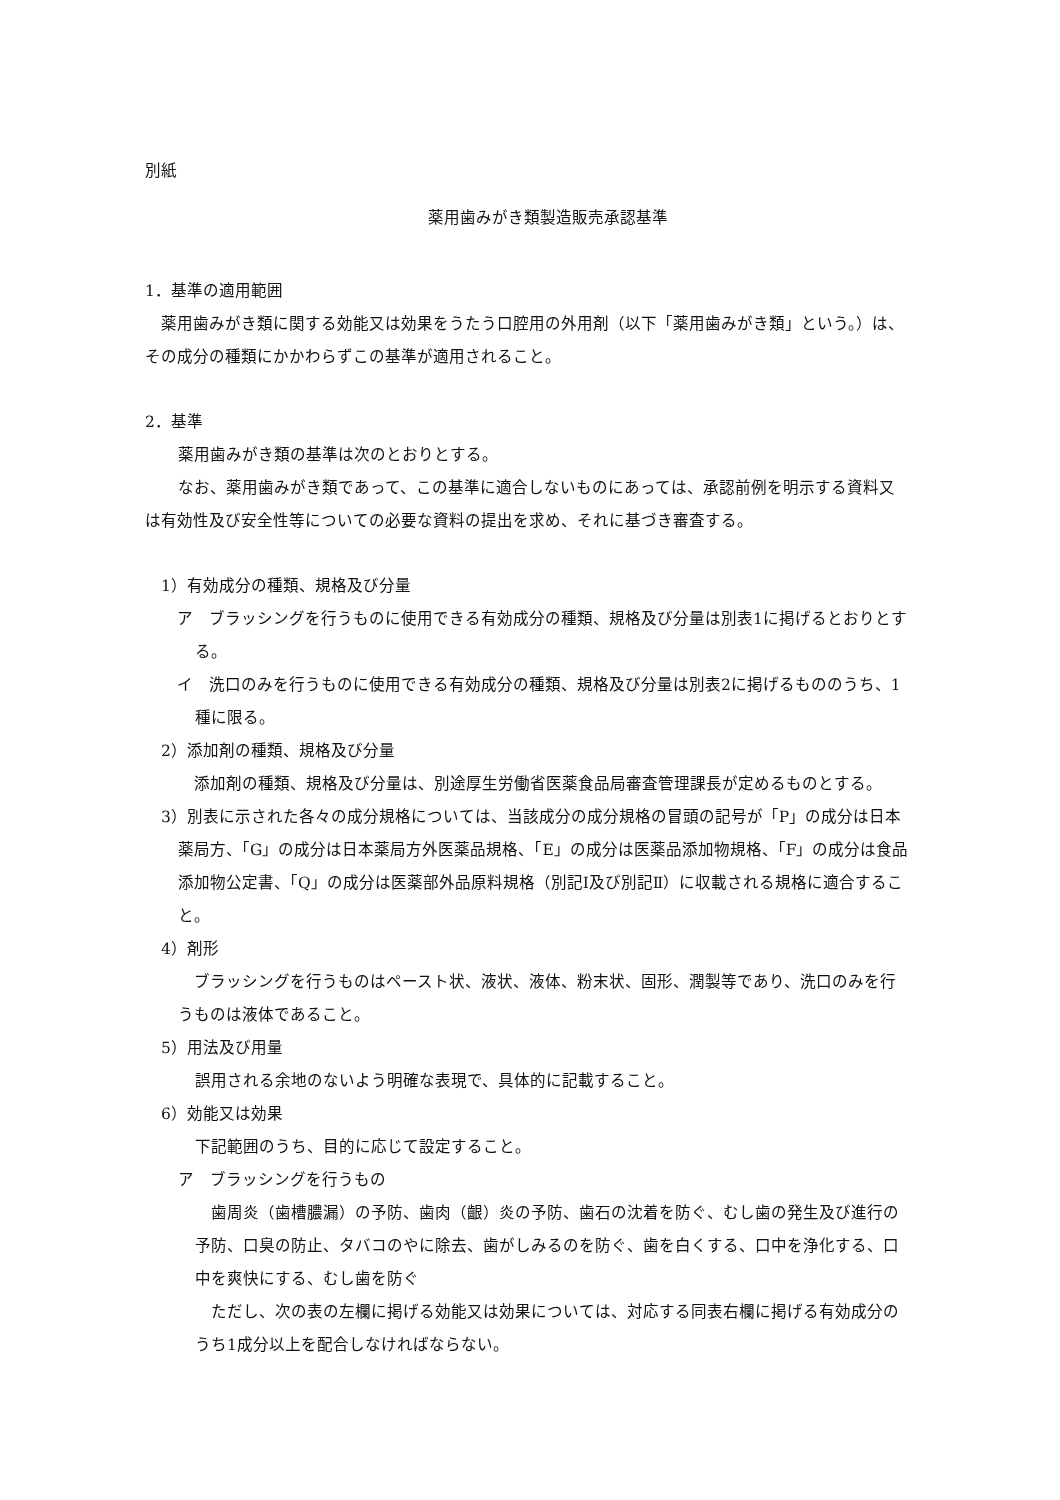別紙
薬用歯みがき類製造販売承認基準
1．基準の適用範囲
薬用歯みがき類に関する効能又は効果をうたう口腔用の外用剤（以下「薬用歯みがき類」という。）は、その成分の種類にかかわらずこの基準が適用されること。
2．基準
薬用歯みがき類の基準は次のとおりとする。
なお、薬用歯みがき類であって、この基準に適合しないものにあっては、承認前例を明示する資料又は有効性及び安全性等についての必要な資料の提出を求め、それに基づき審査する。
1）有効成分の種類、規格及び分量
ア　ブラッシングを行うものに使用できる有効成分の種類、規格及び分量は別表1に掲げるとおりとする。
イ　洗口のみを行うものに使用できる有効成分の種類、規格及び分量は別表2に掲げるもののうち、1種に限る。
2）添加剤の種類、規格及び分量
添加剤の種類、規格及び分量は、別途厚生労働省医薬食品局審査管理課長が定めるものとする。
3）別表に示された各々の成分規格については、当該成分の成分規格の冒頭の記号が「P」の成分は日本薬局方、「G」の成分は日本薬局方外医薬品規格、「E」の成分は医薬品添加物規格、「F」の成分は食品添加物公定書、「Q」の成分は医薬部外品原料規格（別記Ⅰ及び別記Ⅱ）に収載される規格に適合すること。
4）剤形
ブラッシングを行うものはペースト状、液状、液体、粉末状、固形、潤製等であり、洗口のみを行うものは液体であること。
5）用法及び用量
誤用される余地のないよう明確な表現で、具体的に記載すること。
6）効能又は効果
下記範囲のうち、目的に応じて設定すること。
ア　ブラッシングを行うもの
歯周炎（歯槽膿漏）の予防、歯肉（齦）炎の予防、歯石の沈着を防ぐ、むし歯の発生及び進行の予防、口臭の防止、タバコのやに除去、歯がしみるのを防ぐ、歯を白くする、口中を浄化する、口中を爽快にする、むし歯を防ぐ
ただし、次の表の左欄に掲げる効能又は効果については、対応する同表右欄に掲げる有効成分のうち1成分以上を配合しなければならない。